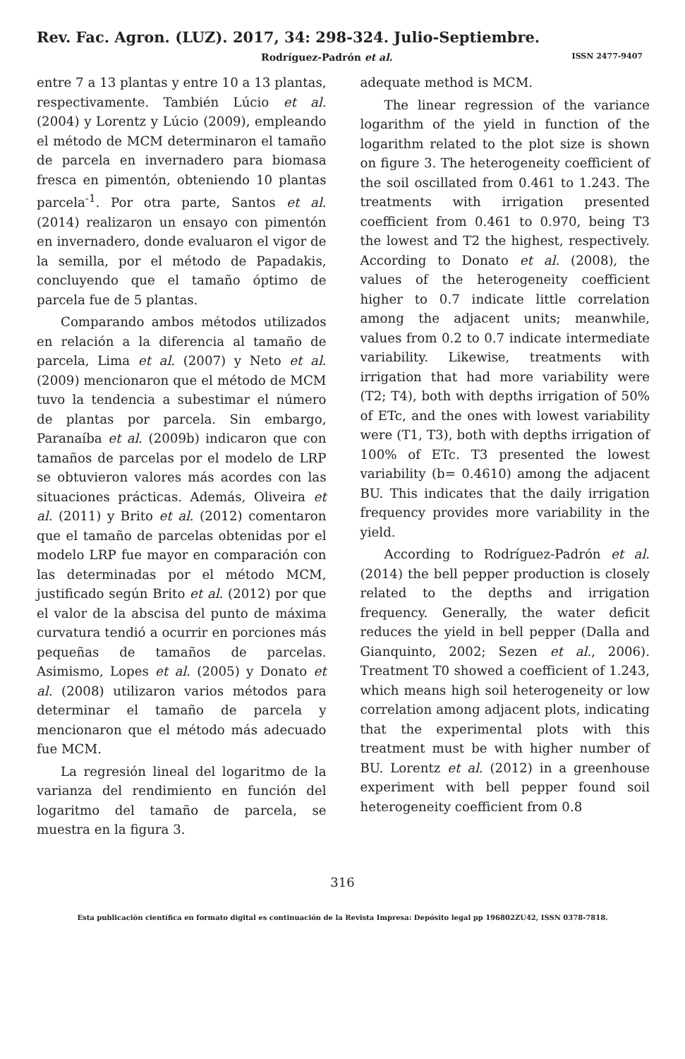Rev. Fac. Agron. (LUZ). 2017, 34: 298-324. Julio-Septiembre.
Rodríguez-Padrón et al. ISSN 2477-9407
entre 7 a 13 plantas y entre 10 a 13 plantas, respectivamente. También Lúcio et al. (2004) y Lorentz y Lúcio (2009), empleando el método de MCM determinaron el tamaño de parcela en invernadero para biomasa fresca en pimentón, obteniendo 10 plantas parcela<sup>-1</sup>. Por otra parte, Santos et al. (2014) realizaron un ensayo con pimentón en invernadero, donde evaluaron el vigor de la semilla, por el método de Papadakis, concluyendo que el tamaño óptimo de parcela fue de 5 plantas.
Comparando ambos métodos utilizados en relación a la diferencia al tamaño de parcela, Lima et al. (2007) y Neto et al. (2009) mencionaron que el método de MCM tuvo la tendencia a subestimar el número de plantas por parcela. Sin embargo, Paranaíba et al. (2009b) indicaron que con tamaños de parcelas por el modelo de LRP se obtuvieron valores más acordes con las situaciones prácticas. Además, Oliveira et al. (2011) y Brito et al. (2012) comentaron que el tamaño de parcelas obtenidas por el modelo LRP fue mayor en comparación con las determinadas por el método MCM, justificado según Brito et al. (2012) por que el valor de la abscisa del punto de máxima curvatura tendió a ocurrir en porciones más pequeñas de tamaños de parcelas. Asimismo, Lopes et al. (2005) y Donato et al. (2008) utilizaron varios métodos para determinar el tamaño de parcela y mencionaron que el método más adecuado fue MCM.
La regresión lineal del logaritmo de la varianza del rendimiento en función del logaritmo del tamaño de parcela, se muestra en la figura 3.
adequate method is MCM.
The linear regression of the variance logarithm of the yield in function of the logarithm related to the plot size is shown on figure 3. The heterogeneity coefficient of the soil oscillated from 0.461 to 1.243. The treatments with irrigation presented coefficient from 0.461 to 0.970, being T3 the lowest and T2 the highest, respectively. According to Donato et al. (2008), the values of the heterogeneity coefficient higher to 0.7 indicate little correlation among the adjacent units; meanwhile, values from 0.2 to 0.7 indicate intermediate variability. Likewise, treatments with irrigation that had more variability were (T2; T4), both with depths irrigation of 50% of ETc, and the ones with lowest variability were (T1, T3), both with depths irrigation of 100% of ETc. T3 presented the lowest variability (b= 0.4610) among the adjacent BU. This indicates that the daily irrigation frequency provides more variability in the yield.
According to Rodríguez-Padrón et al. (2014) the bell pepper production is closely related to the depths and irrigation frequency. Generally, the water deficit reduces the yield in bell pepper (Dalla and Gianquinto, 2002; Sezen et al., 2006). Treatment T0 showed a coefficient of 1.243, which means high soil heterogeneity or low correlation among adjacent plots, indicating that the experimental plots with this treatment must be with higher number of BU. Lorentz et al. (2012) in a greenhouse experiment with bell pepper found soil heterogeneity coefficient from 0.8
316
Esta publicación científica en formato digital es continuación de la Revista Impresa: Depósito legal pp 196802ZU42, ISSN 0378-7818.